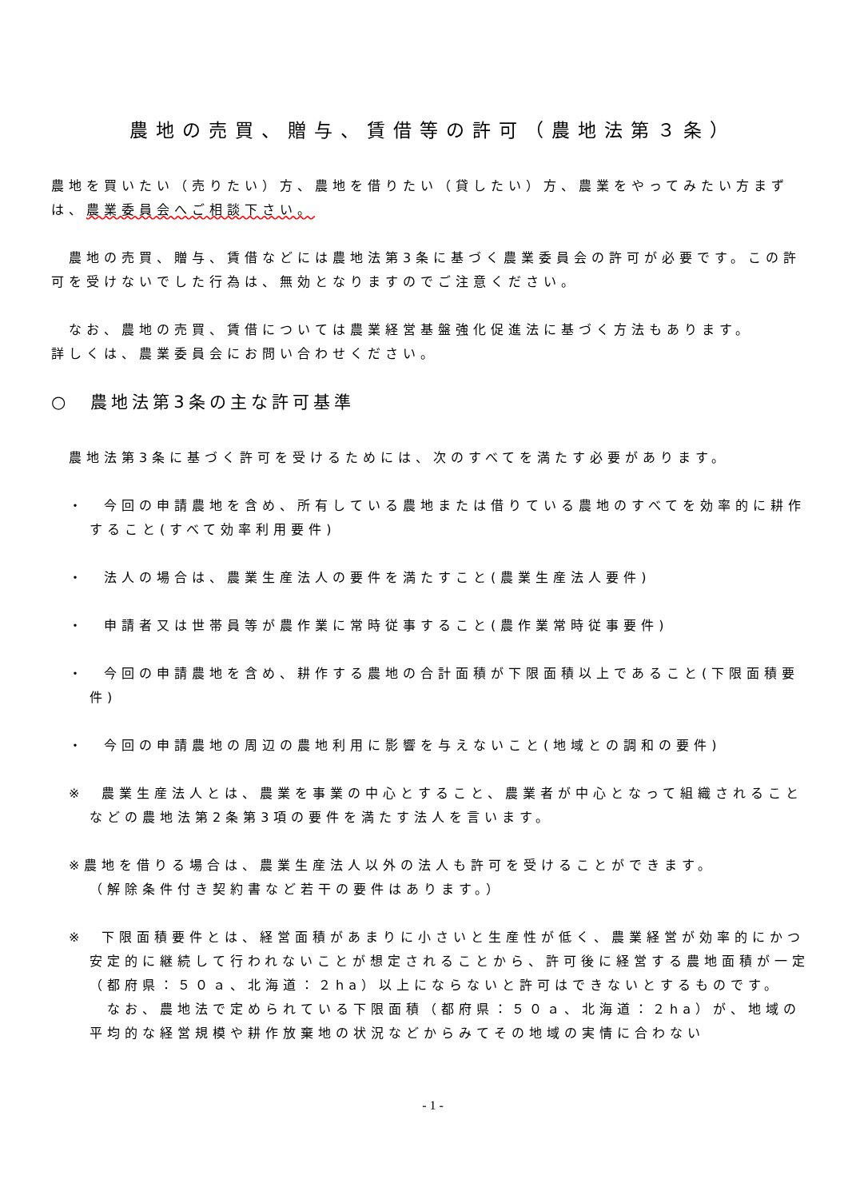農地の売買、贈与、賃借等の許可（農地法第３条）
農地を買いたい（売りたい）方、農地を借りたい（貸したい）方、農業をやってみたい方まずは、農業委員会へご相談下さい。
　農地の売買、贈与、賃借などには農地法第3条に基づく農業委員会の許可が必要です。この許可を受けないでした行為は、無効となりますのでご注意ください。
　なお、農地の売買、賃借については農業経営基盤強化促進法に基づく方法もあります。
詳しくは、農業委員会にお問い合わせください。
○　農地法第3条の主な許可基準
　農地法第3条に基づく許可を受けるためには、次のすべてを満たす必要があります。
・　今回の申請農地を含め、所有している農地または借りている農地のすべてを効率的に耕作すること(すべて効率利用要件)
・　法人の場合は、農業生産法人の要件を満たすこと(農業生産法人要件)
・　申請者又は世帯員等が農作業に常時従事すること(農作業常時従事要件)
・　今回の申請農地を含め、耕作する農地の合計面積が下限面積以上であること(下限面積要件)
・　今回の申請農地の周辺の農地利用に影響を与えないこと(地域との調和の要件)
※　農業生産法人とは、農業を事業の中心とすること、農業者が中心となって組織されることなどの農地法第2条第3項の要件を満たす法人を言います。
※農地を借りる場合は、農業生産法人以外の法人も許可を受けることができます。
（解除条件付き契約書など若干の要件はあります。）
※　下限面積要件とは、経営面積があまりに小さいと生産性が低く、農業経営が効率的にかつ安定的に継続して行われないことが想定されることから、許可後に経営する農地面積が一定（都府県：５０ａ、北海道：２ha）以上にならないと許可はできないとするものです。
　なお、農地法で定められている下限面積（都府県：５０ａ、北海道：２ha）が、地域の平均的な経営規模や耕作放棄地の状況などからみてその地域の実情に合わない
- 1 -